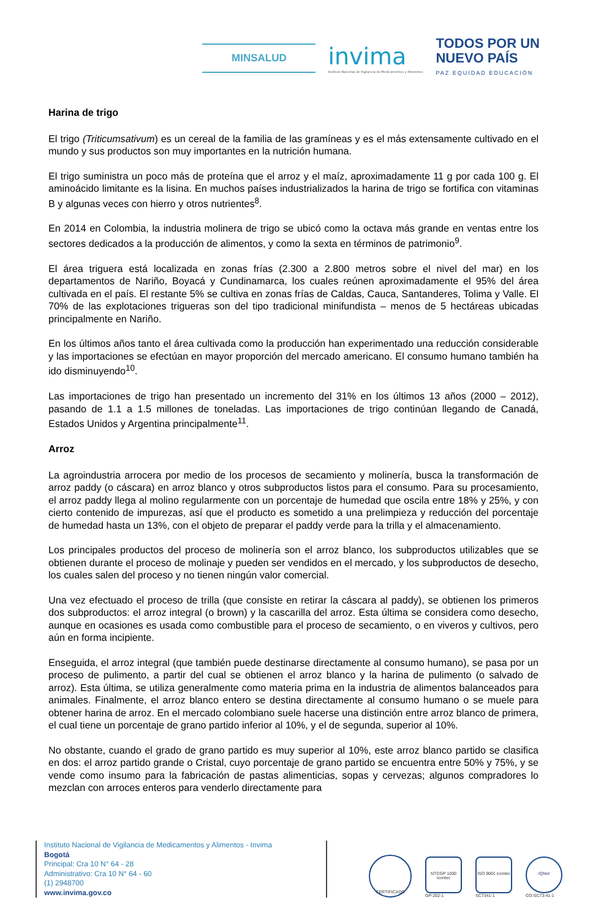MINSALUD
invima
Instituto Nacional de Vigilancia de Medicamentos y Alimentos.
TODOS POR UN
NUEVO PAÍS
PAZ EQUIDAD EDUCACIÓN
Harina de trigo
El trigo (Triticumsativum) es un cereal de la familia de las gramíneas y es el más extensamente cultivado en el mundo y sus productos son muy importantes en la nutrición humana.
El trigo suministra un poco más de proteína que el arroz y el maíz, aproximadamente 11 g por cada 100 g. El aminoácido limitante es la lisina. En muchos países industrializados la harina de trigo se fortifica con vitaminas B y algunas veces con hierro y otros nutrientes<sup>8</sup>.
En 2014 en Colombia, la industria molinera de trigo se ubicó como la octava más grande en ventas entre los sectores dedicados a la producción de alimentos, y como la sexta en términos de patrimonio<sup>9</sup>.
El área triguera está localizada en zonas frías (2.300 a 2.800 metros sobre el nivel del mar) en los departamentos de Nariño, Boyacá y Cundinamarca, los cuales reúnen aproximadamente el 95% del área cultivada en el país. El restante 5% se cultiva en zonas frías de Caldas, Cauca, Santanderes, Tolima y Valle. El 70% de las explotaciones trigueras son del tipo tradicional minifundista – menos de 5 hectáreas ubicadas principalmente en Nariño.
En los últimos años tanto el área cultivada como la producción han experimentado una reducción considerable y las importaciones se efectúan en mayor proporción del mercado americano. El consumo humano también ha ido disminuyendo<sup>10</sup>.
Las importaciones de trigo han presentado un incremento del 31% en los últimos 13 años (2000 – 2012), pasando de 1.1 a 1.5 millones de toneladas. Las importaciones de trigo continúan llegando de Canadá, Estados Unidos y Argentina principalmente<sup>11</sup>.
Arroz
La agroindustria arrocera por medio de los procesos de secamiento y molinería, busca la transformación de arroz paddy (o cáscara) en arroz blanco y otros subproductos listos para el consumo. Para su procesamiento, el arroz paddy llega al molino regularmente con un porcentaje de humedad que oscila entre 18% y 25%, y con cierto contenido de impurezas, así que el producto es sometido a una prelimpieza y reducción del porcentaje de humedad hasta un 13%, con el objeto de preparar el paddy verde para la trilla y el almacenamiento.
Los principales productos del proceso de molinería son el arroz blanco, los subproductos utilizables que se obtienen durante el proceso de molinaje y pueden ser vendidos en el mercado, y los subproductos de desecho, los cuales salen del proceso y no tienen ningún valor comercial.
Una vez efectuado el proceso de trilla (que consiste en retirar la cáscara al paddy), se obtienen los primeros dos subproductos: el arroz integral (o brown) y la cascarilla del arroz. Esta última se considera como desecho, aunque en ocasiones es usada como combustible para el proceso de secamiento, o en viveros y cultivos, pero aún en forma incipiente.
Enseguida, el arroz integral (que también puede destinarse directamente al consumo humano), se pasa por un proceso de pulimento, a partir del cual se obtienen el arroz blanco y la harina de pulimento (o salvado de arroz). Esta última, se utiliza generalmente como materia prima en la industria de alimentos balanceados para animales. Finalmente, el arroz blanco entero se destina directamente al consumo humano o se muele para obtener harina de arroz. En el mercado colombiano suele hacerse una distinción entre arroz blanco de primera, el cual tiene un porcentaje de grano partido inferior al 10%, y el de segunda, superior al 10%.
No obstante, cuando el grado de grano partido es muy superior al 10%, este arroz blanco partido se clasifica en dos: el arroz partido grande o Cristal, cuyo porcentaje de grano partido se encuentra entre 50% y 75%, y se vende como insumo para la fabricación de pastas alimenticias, sopas y cervezas; algunos compradores lo mezclan con arroces enteros para venderlo directamente para
Instituto Nacional de Vigilancia de Medicamentos y Alimentos - Invima
Bogotá
Principal: Cra 10 N° 64 - 28
Administrativo: Cra 10 N° 64 - 60
(1) 2948700
www.invima.gov.co
CERTIFICADO
NTCGP 1000 icontec
GP-202-1
ISO 9001 icontec
SC7341-1
IQNet
CO-SC73-41-1